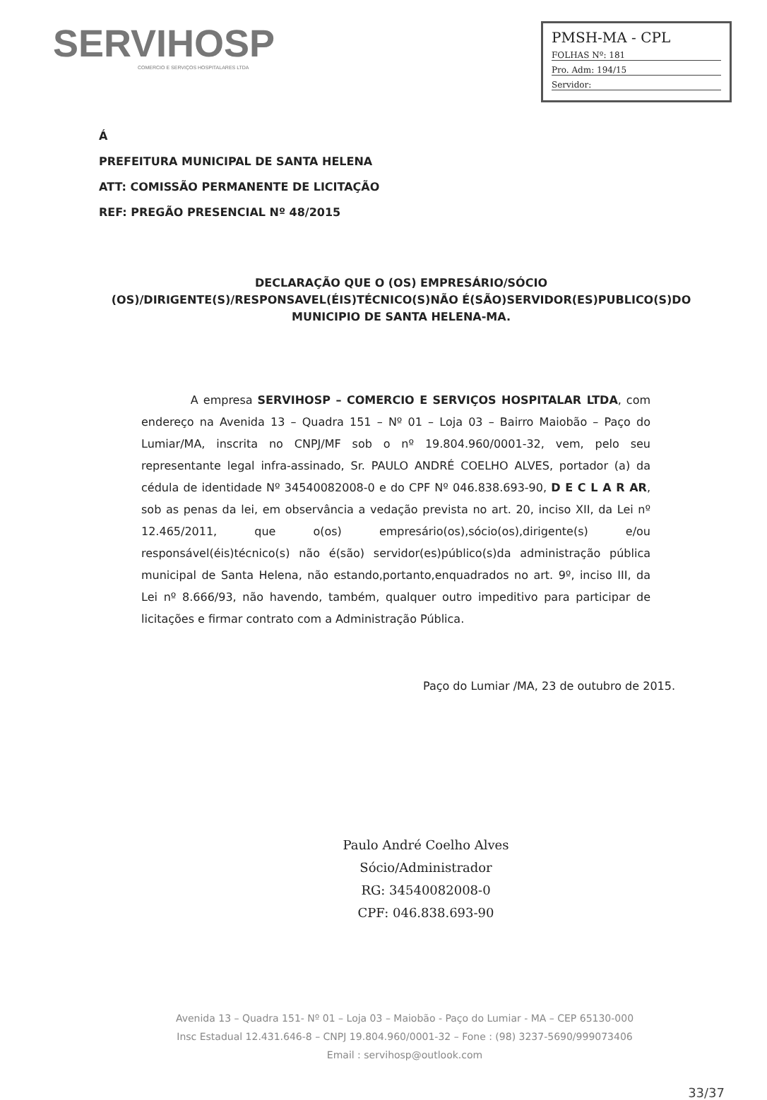SERVIHOSP
COMERCIO E SERVIÇOS HOSPITALARES LTDA
PMSH-MA - CPL
FOLHAS Nº: 181
Pro. Adm: 194/15
Servidor:
Á
PREFEITURA MUNICIPAL DE SANTA HELENA
ATT: COMISSÃO PERMANENTE DE LICITAÇÃO
REF: PREGÃO PRESENCIAL Nº 48/2015
DECLARAÇÃO QUE O (OS) EMPRESÁRIO/SÓCIO (OS)/DIRIGENTE(S)/RESPONSAVEL(ÉIS)TÉCNICO(S)NÃO É(SÃO)SERVIDOR(ES)PUBLICO(S)DO MUNICIPIO DE SANTA HELENA-MA.
A empresa SERVIHOSP – COMERCIO E SERVIÇOS HOSPITALAR LTDA, com endereço na Avenida 13 – Quadra 151 – Nº 01 – Loja 03 – Bairro Maiobão – Paço do Lumiar/MA, inscrita no CNPJ/MF sob o nº 19.804.960/0001-32, vem, pelo seu representante legal infra-assinado, Sr. PAULO ANDRÉ COELHO ALVES, portador (a) da cédula de identidade Nº 34540082008-0 e do CPF Nº 046.838.693-90, D E C L A R AR, sob as penas da lei, em observância a vedação prevista no art. 20, inciso XII, da Lei nº 12.465/2011, que o(os) empresário(os),sócio(os),dirigente(s) e/ou responsável(éis)técnico(s) não é(são) servidor(es)público(s)da administração pública municipal de Santa Helena, não estando,portanto,enquadrados no art. 9º, inciso III, da Lei nº 8.666/93, não havendo, também, qualquer outro impeditivo para participar de licitações e firmar contrato com a Administração Pública.
Paço do Lumiar /MA, 23 de outubro de 2015.
Paulo André Coelho Alves
Sócio/Administrador
RG: 34540082008-0
CPF: 046.838.693-90
Avenida 13 – Quadra 151- Nº 01 – Loja 03 – Maiobão - Paço do Lumiar - MA – CEP 65130-000
Insc Estadual 12.431.646-8 – CNPJ 19.804.960/0001-32 – Fone : (98) 3237-5690/999073406
Email : servihosp@outlook.com
33/37